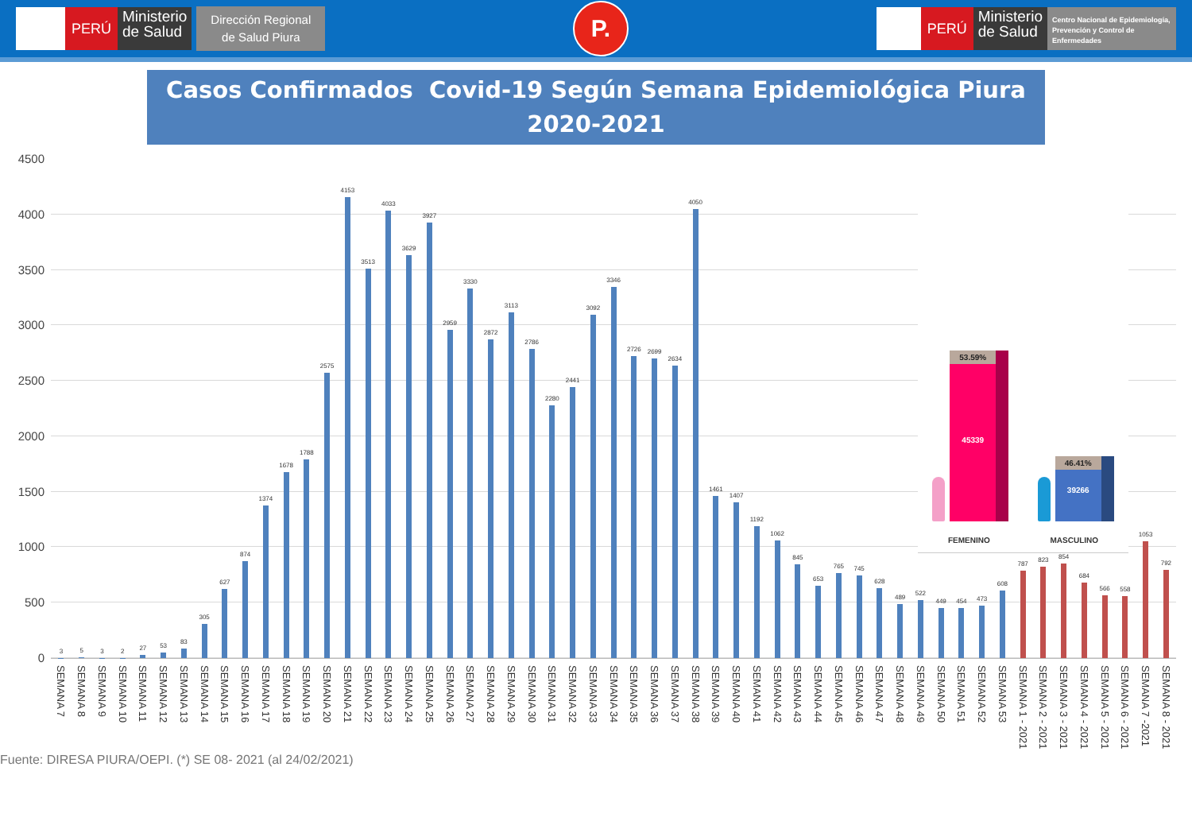PERÚ
Ministerio
de Salud
Dirección Regional
de Salud Piura
P.
PERÚ
Ministerio
de Salud
Centro Nacional de Epidemiología, Prevención y Control de Enfermedades
Casos Confirmados Covid-19 Según Semana Epidemiológica Piura
2020-2021
4500
4000
3500
3000
2500
2000
1500
1000
500
0
3
5
3
2
27
53
83
305
627
874
1374
1678
1788
2575
4153
3513
4033
3629
3927
2959
3330
2872
3113
2786
2280
2441
3092
3346
2726
2699
2634
4050
1461
1407
1192
1062
845
653
765
745
628
489
522
449
454
473
608
787
823
854
684
566
558
1053
792
SEMANA 7
SEMANA 8
SEMANA 9
SEMANA 10
SEMANA 11
SEMANA 12
SEMANA 13
SEMANA 14
SEMANA 15
SEMANA 16
SEMANA 17
SEMANA 18
SEMANA 19
SEMANA 20
SEMANA 21
SEMANA 22
SEMANA 23
SEMANA 24
SEMANA 25
SEMANA 26
SEMANA 27
SEMANA 28
SEMANA 29
SEMANA 30
SEMANA 31
SEMANA 32
SEMANA 33
SEMANA 34
SEMANA 35
SEMANA 36
SEMANA 37
SEMANA 38
SEMANA 39
SEMANA 40
SEMANA 41
SEMANA 42
SEMANA 43
SEMANA 44
SEMANA 45
SEMANA 46
SEMANA 47
SEMANA 48
SEMANA 49
SEMANA 50
SEMANA 51
SEMANA 52
SEMANA 53
SEMANA 1 - 2021
SEMANA 2 - 2021
SEMANA 3 - 2021
SEMANA 4 - 2021
SEMANA 5 - 2021
SEMANA 6 - 2021
SEMANA 7 -2021
SEMANA 8 - 2021
53.59%
45339
46.41%
39266
FEMENINO MASCULINO
Fuente: DIRESA PIURA/OEPI. (*) SE 08- 2021 (al 24/02/2021)